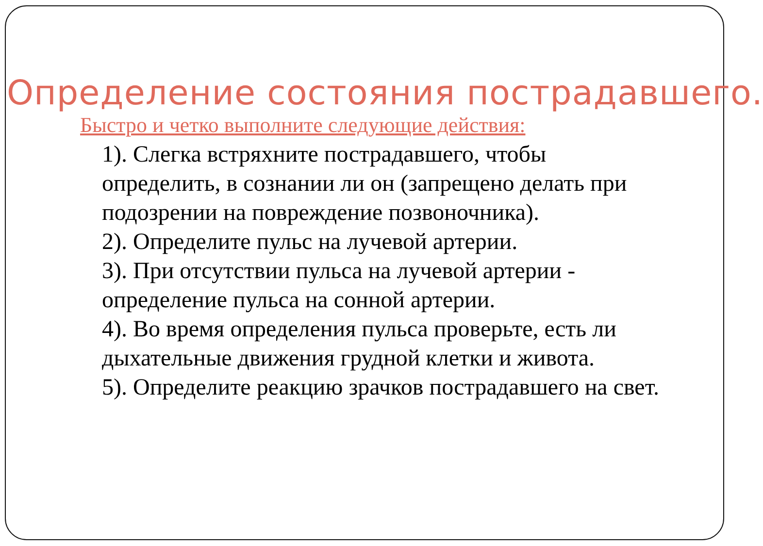Определение состояния пострадавшего.
Быстро и четко выполните следующие действия:
1). Слегка встряхните пострадавшего, чтобы определить, в сознании ли он (запрещено делать при подозрении на повреждение позвоночника).
2). Определите пульс на лучевой артерии.
3). При отсутствии пульса на лучевой артерии - определение пульса на сонной артерии.
4). Во время определения пульса проверьте, есть ли дыхательные движения грудной клетки и живота.
5). Определите реакцию зрачков пострадавшего на свет.